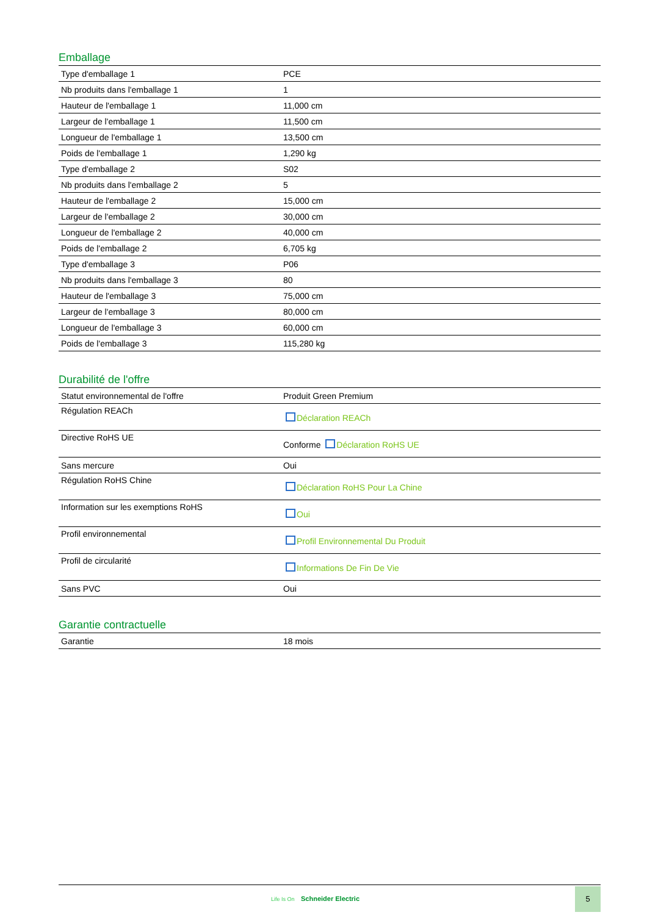Emballage
| Type d'emballage 1 | PCE |
| Nb produits dans l'emballage 1 | 1 |
| Hauteur de l'emballage 1 | 11,000 cm |
| Largeur de l'emballage 1 | 11,500 cm |
| Longueur de l'emballage 1 | 13,500 cm |
| Poids de l'emballage 1 | 1,290 kg |
| Type d'emballage 2 | S02 |
| Nb produits dans l'emballage 2 | 5 |
| Hauteur de l'emballage 2 | 15,000 cm |
| Largeur de l'emballage 2 | 30,000 cm |
| Longueur de l'emballage 2 | 40,000 cm |
| Poids de l'emballage 2 | 6,705 kg |
| Type d'emballage 3 | P06 |
| Nb produits dans l'emballage 3 | 80 |
| Hauteur de l'emballage 3 | 75,000 cm |
| Largeur de l'emballage 3 | 80,000 cm |
| Longueur de l'emballage 3 | 60,000 cm |
| Poids de l'emballage 3 | 115,280 kg |
Durabilité de l'offre
| Statut environnemental de l'offre | Produit Green Premium |
| Régulation REACh | Déclaration REACh |
| Directive RoHS UE | Conforme Déclaration RoHS UE |
| Sans mercure | Oui |
| Régulation RoHS Chine | Déclaration RoHS Pour La Chine |
| Information sur les exemptions RoHS | Oui |
| Profil environnemental | Profil Environnemental Du Produit |
| Profil de circularité | Informations De Fin De Vie |
| Sans PVC | Oui |
Garantie contractuelle
| Garantie | 18 mois |
Life Is On Schneider Electric
5